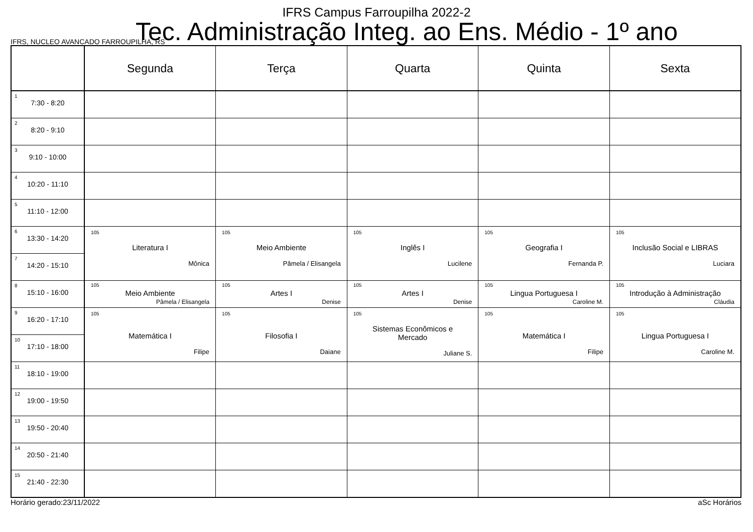IFRS Campus Farroupilha 2022-2
Tec. Administração Integ. ao Ens. Médio - 1º ano
IFRS, NUCLEO AVANCADO FARROUPILHA, RS
| | Segunda | Terça | Quarta | Quinta | Sexta |
| --- | --- | --- | --- | --- | --- |
| 1 7:30 - 8:20 | | | | | |
| 2 8:20 - 9:10 | | | | | |
| 3 9:10 - 10:00 | | | | | |
| 4 10:20 - 11:10 | | | | | |
| 5 11:10 - 12:00 | | | | | |
| 6 13:30 - 14:20 | 105 Literatura I Mônica | 105 Meio Ambiente Pâmela / Elisangela | 105 Inglês I Lucilene | 105 Geografia I Fernanda P. | 105 Inclusão Social e LIBRAS Luciara |
| 7 14:20 - 15:10 | | | | | |
| 8 15:10 - 16:00 | 105 Meio Ambiente Pâmela / Elisangela | 105 Artes I Denise | 105 Artes I Denise | 105 Lingua Portuguesa I Caroline M. | 105 Introdução à Administração Cláudia |
| 9 16:20 - 17:10 | 105 Matemática I Filipe | 105 Filosofia I Daiane | 105 Sistemas Econômicos e Mercado Juliane S. | 105 Matemática I Filipe | 105 Lingua Portuguesa I Caroline M. |
| 10 17:10 - 18:00 | | | | | |
| 11 18:10 - 19:00 | | | | | |
| 12 19:00 - 19:50 | | | | | |
| 13 19:50 - 20:40 | | | | | |
| 14 20:50 - 21:40 | | | | | |
| 15 21:40 - 22:30 | | | | | |
Horário gerado:23/11/2022 aSc Horários